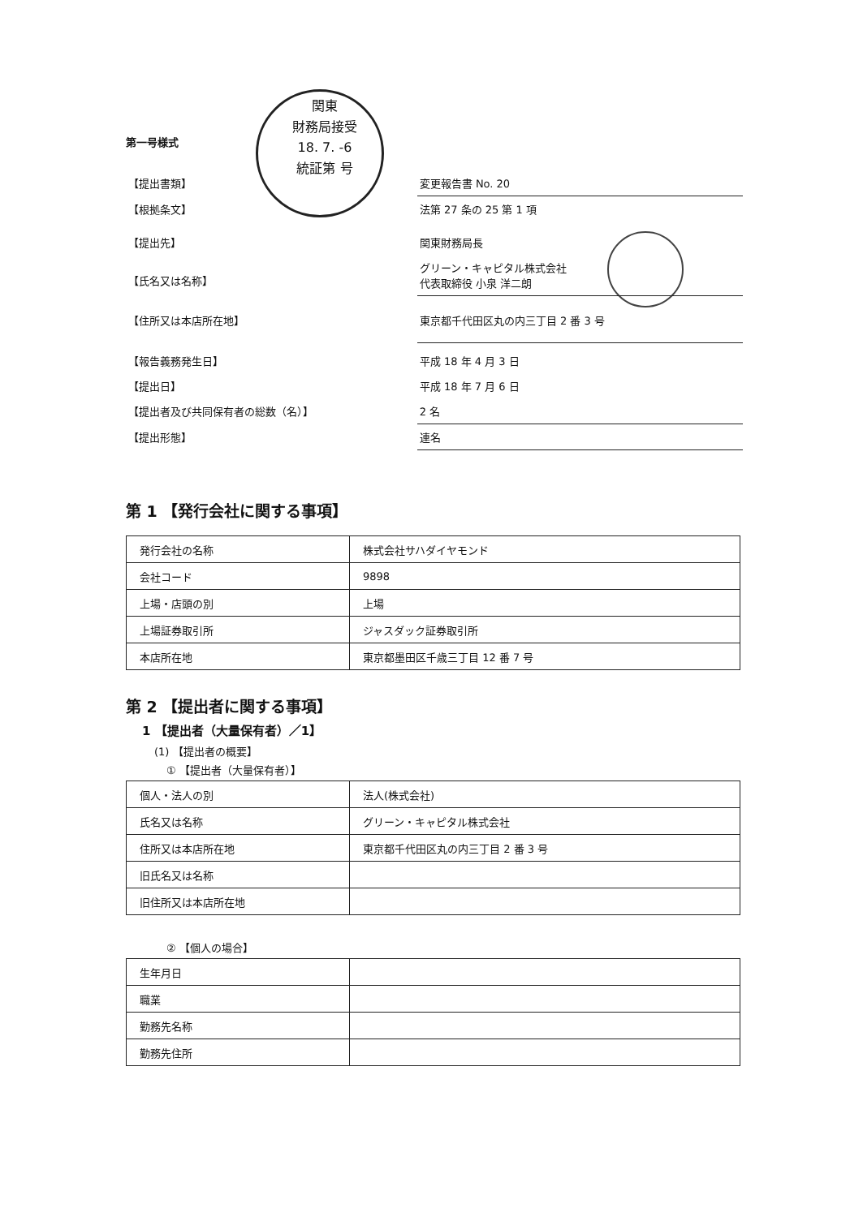第一号様式
関東
財務局接受
18. 7. -6
統証第 号
【提出書類】 変更報告書 No. 20
【根拠条文】 法第 27 条の 25 第 1 項
【提出先】 関東財務局長
【氏名又は名称】
グリーン・キャピタル株式会社
代表取締役 小泉 洋二朗
【住所又は本店所在地】 東京都千代田区丸の内三丁目 2 番 3 号
【報告義務発生日】 平成 18 年 4 月 3 日
【提出日】 平成 18 年 7 月 6 日
【提出者及び共同保有者の総数（名）】 2 名
【提出形態】 連名
第 1 【発行会社に関する事項】
| 発行会社の名称 | 株式会社サハダイヤモンド |
| 会社コード | 9898 |
| 上場・店頭の別 | 上場 |
| 上場証券取引所 | ジャスダック証券取引所 |
| 本店所在地 | 東京都墨田区千歳三丁目 12 番 7 号 |
第 2 【提出者に関する事項】
1 【提出者（大量保有者）／1】
(1) 【提出者の概要】
① 【提出者（大量保有者）】
| 個人・法人の別 | 法人(株式会社) |
| 氏名又は名称 | グリーン・キャピタル株式会社 |
| 住所又は本店所在地 | 東京都千代田区丸の内三丁目 2 番 3 号 |
| 旧氏名又は名称 | |
| 旧住所又は本店所在地 | |
② 【個人の場合】
| 生年月日 | |
| 職業 | |
| 勤務先名称 | |
| 勤務先住所 | |